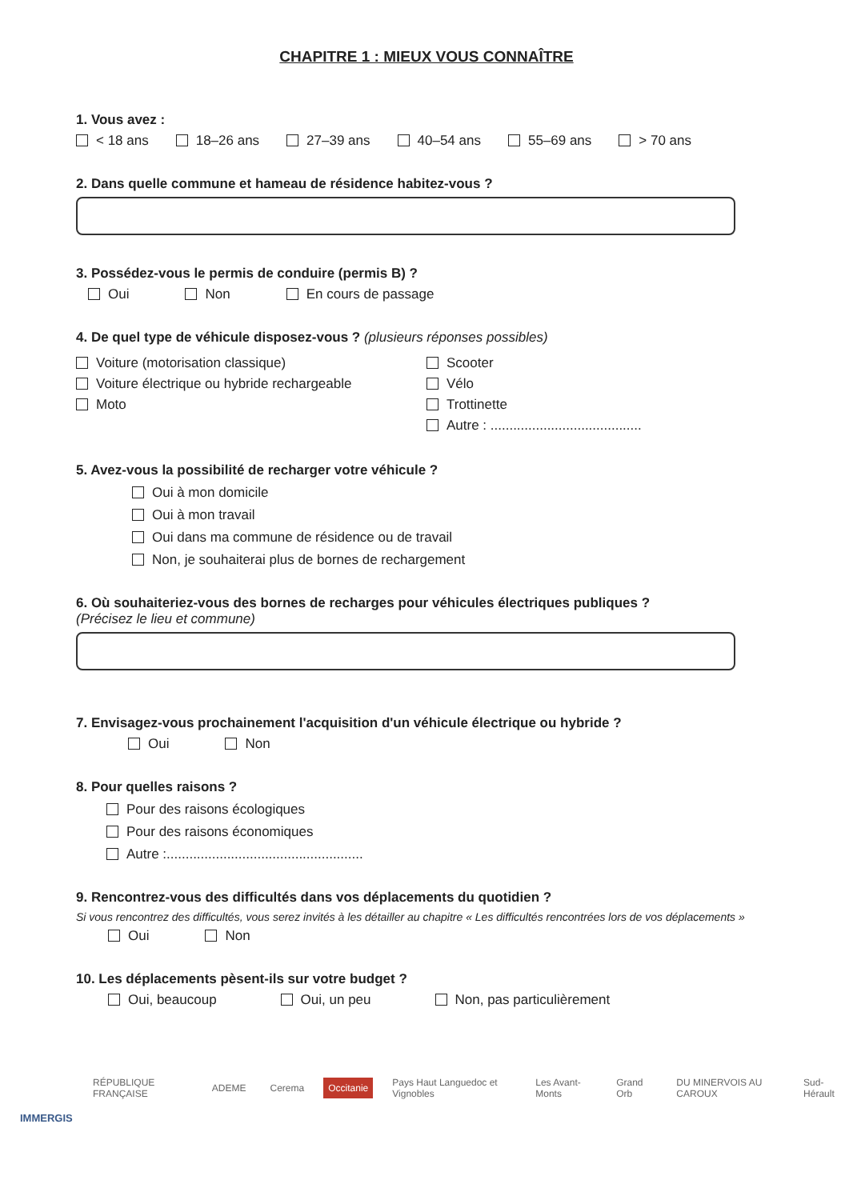CHAPITRE 1 : MIEUX VOUS CONNAÎTRE
1. Vous avez :
< 18 ans 18–26 ans 27–39 ans 40–54 ans 55–69 ans > 70 ans
2. Dans quelle commune et hameau de résidence habitez-vous ?
3. Possédez-vous le permis de conduire (permis B) ?
Oui Non En cours de passage
4. De quel type de véhicule disposez-vous ? (plusieurs réponses possibles)
Voiture (motorisation classique)
Voiture électrique ou hybride rechargeable
Moto
Scooter
Vélo
Trottinette
Autre : ........................................
5. Avez-vous la possibilité de recharger votre véhicule ?
Oui à mon domicile
Oui à mon travail
Oui dans ma commune de résidence ou de travail
Non, je souhaiterai plus de bornes de rechargement
6. Où souhaiteriez-vous des bornes de recharges pour véhicules électriques publiques ?
(Précisez le lieu et commune)
7. Envisagez-vous prochainement l'acquisition d'un véhicule électrique ou hybride ?
Oui Non
8. Pour quelles raisons ?
Pour des raisons écologiques
Pour des raisons économiques
Autre :....................................................
9. Rencontrez-vous des difficultés dans vos déplacements du quotidien ?
Si vous rencontrez des difficultés, vous serez invités à les détailler au chapitre « Les difficultés rencontrées lors de vos déplacements »
Oui Non
10. Les déplacements pèsent-ils sur votre budget ?
Oui, beaucoup Oui, un peu Non, pas particulièrement
RÉPUBLIQUE FRANÇAISE ADEME Cerema Occitanie Pays Haut Languedoc et Vignobles Les Avant-Monts Grand Orb DU MINERVOIS AU CAROUX Sud-Hérault
IMMERGIS